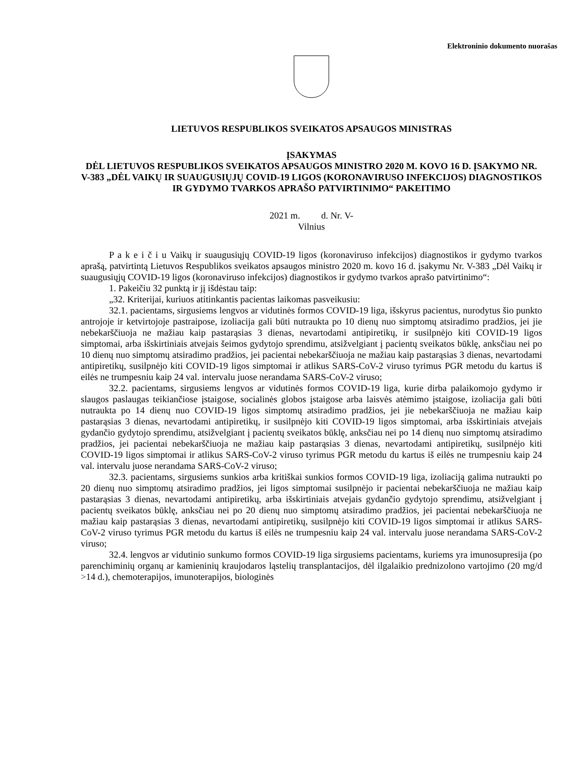Elektroninio dokumento nuorašas
LIETUVOS RESPUBLIKOS SVEIKATOS APSAUGOS MINISTRAS
ĮSAKYMAS
DĖL LIETUVOS RESPUBLIKOS SVEIKATOS APSAUGOS MINISTRO 2020 M. KOVO 16 D. ĮSAKYMO NR. V-383 „DĖL VAIKŲ IR SUAUGUSIŲJŲ COVID-19 LIGOS (KORONAVIRUSO INFEKCIJOS) DIAGNOSTIKOS IR GYDYMO TVARKOS APRAŠO PATVIRTINIMO“ PAKEITIMO
2021 m. d. Nr. V-
Vilnius
P a k e i č i u Vaikų ir suaugusiųjų COVID-19 ligos (koronaviruso infekcijos) diagnostikos ir gydymo tvarkos aprašą, patvirtintą Lietuvos Respublikos sveikatos apsaugos ministro 2020 m. kovo 16 d. įsakymu Nr. V-383 „Dėl Vaikų ir suaugusiųjų COVID-19 ligos (koronaviruso infekcijos) diagnostikos ir gydymo tvarkos aprašo patvirtinimo“:
1. Pakeičiu 32 punktą ir jį išdėstau taip:
„32. Kriterijai, kuriuos atitinkantis pacientas laikomas pasveikusiu:
32.1. pacientams, sirgusiems lengvos ar vidutinės formos COVID-19 liga, išskyrus pacientus, nurodytus šio punkto antrojoje ir ketvirtojoje pastraipose, izoliacija gali būti nutraukta po 10 dienų nuo simptomų atsiradimo pradžios, jei jie nebekarščiuoja ne mažiau kaip pastarąsias 3 dienas, nevartodami antipiretikų, ir susilpnėjo kiti COVID-19 ligos simptomai, arba išskirtiniais atvejais šeimos gydytojo sprendimu, atsižvelgiant į pacientų sveikatos būklę, anksčiau nei po 10 dienų nuo simptomų atsiradimo pradžios, jei pacientai nebekarščiuoja ne mažiau kaip pastarąsias 3 dienas, nevartodami antipiretikų, susilpnėjo kiti COVID-19 ligos simptomai ir atlikus SARS-CoV-2 viruso tyrimus PGR metodu du kartus iš eilės ne trumpesniu kaip 24 val. intervalu juose nerandama SARS-CoV-2 viruso;
32.2. pacientams, sirgusiems lengvos ar vidutinės formos COVID-19 liga, kurie dirba palaikomojo gydymo ir slaugos paslaugas teikiančiose įstaigose, socialinės globos įstaigose arba laisvės atėmimo įstaigose, izoliacija gali būti nutraukta po 14 dienų nuo COVID-19 ligos simptomų atsiradimo pradžios, jei jie nebekarščiuoja ne mažiau kaip pastarąsias 3 dienas, nevartodami antipiretikų, ir susilpnėjo kiti COVID-19 ligos simptomai, arba išskirtiniais atvejais gydančio gydytojo sprendimu, atsižvelgiant į pacientų sveikatos būklę, anksčiau nei po 14 dienų nuo simptomų atsiradimo pradžios, jei pacientai nebekarščiuoja ne mažiau kaip pastarąsias 3 dienas, nevartodami antipiretikų, susilpnėjo kiti COVID-19 ligos simptomai ir atlikus SARS-CoV-2 viruso tyrimus PGR metodu du kartus iš eilės ne trumpesniu kaip 24 val. intervalu juose nerandama SARS-CoV-2 viruso;
32.3. pacientams, sirgusiems sunkios arba kritiškai sunkios formos COVID-19 liga, izoliaciją galima nutraukti po 20 dienų nuo simptomų atsiradimo pradžios, jei ligos simptomai susilpnėjo ir pacientai nebekarščiuoja ne mažiau kaip pastarąsias 3 dienas, nevartodami antipiretikų, arba išskirtiniais atvejais gydančio gydytojo sprendimu, atsižvelgiant į pacientų sveikatos būklę, anksčiau nei po 20 dienų nuo simptomų atsiradimo pradžios, jei pacientai nebekarščiuoja ne mažiau kaip pastarąsias 3 dienas, nevartodami antipiretikų, susilpnėjo kiti COVID-19 ligos simptomai ir atlikus SARS-CoV-2 viruso tyrimus PGR metodu du kartus iš eilės ne trumpesniu kaip 24 val. intervalu juose nerandama SARS-CoV-2 viruso;
32.4. lengvos ar vidutinio sunkumo formos COVID-19 liga sirgusiems pacientams, kuriems yra imunosupresija (po parenchiminių organų ar kamieninių kraujodaros ląstelių transplantacijos, dėl ilgalaikio prednizolono vartojimo (20 mg/d >14 d.), chemoterapijos, imunoterapijos, biologinės